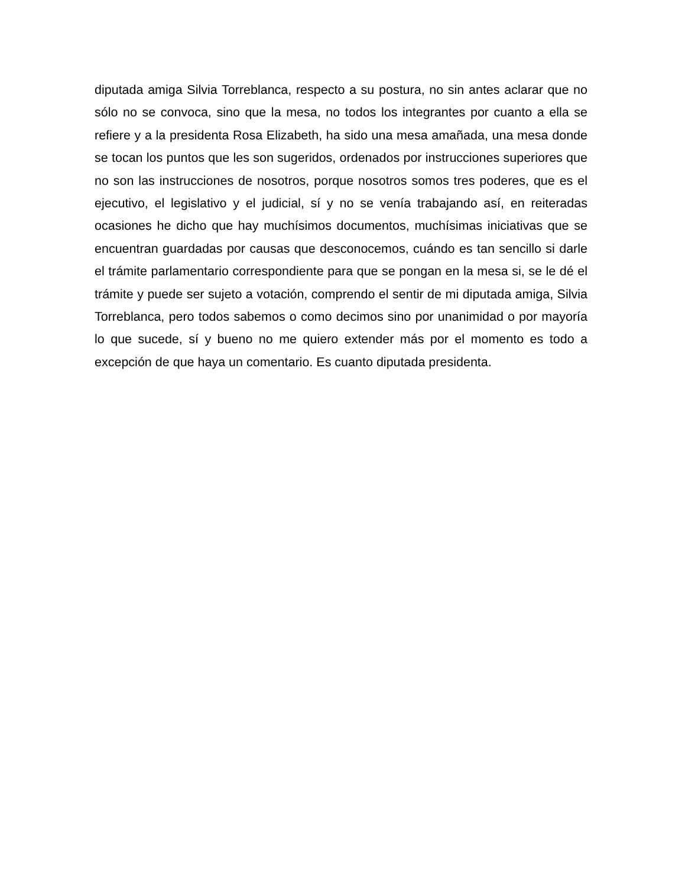diputada amiga Silvia Torreblanca, respecto a su postura, no sin antes aclarar que no sólo no se convoca, sino que la mesa, no todos los integrantes por cuanto a ella se refiere y a la presidenta Rosa Elizabeth, ha sido una mesa amañada, una mesa donde se tocan los puntos que les son sugeridos, ordenados por instrucciones superiores que no son las instrucciones de nosotros, porque nosotros somos tres poderes, que es el ejecutivo, el legislativo y el judicial, sí y no se venía trabajando así, en reiteradas ocasiones he dicho que hay muchísimos documentos, muchísimas iniciativas que se encuentran guardadas por causas que desconocemos, cuándo es tan sencillo si darle el trámite parlamentario correspondiente para que se pongan en la mesa si, se le dé el trámite y puede ser sujeto a votación, comprendo el sentir de mi diputada amiga, Silvia Torreblanca, pero todos sabemos o como decimos sino por unanimidad o por mayoría lo que sucede, sí y bueno no me quiero extender más por el momento es todo a excepción de que haya un comentario. Es cuanto diputada presidenta.